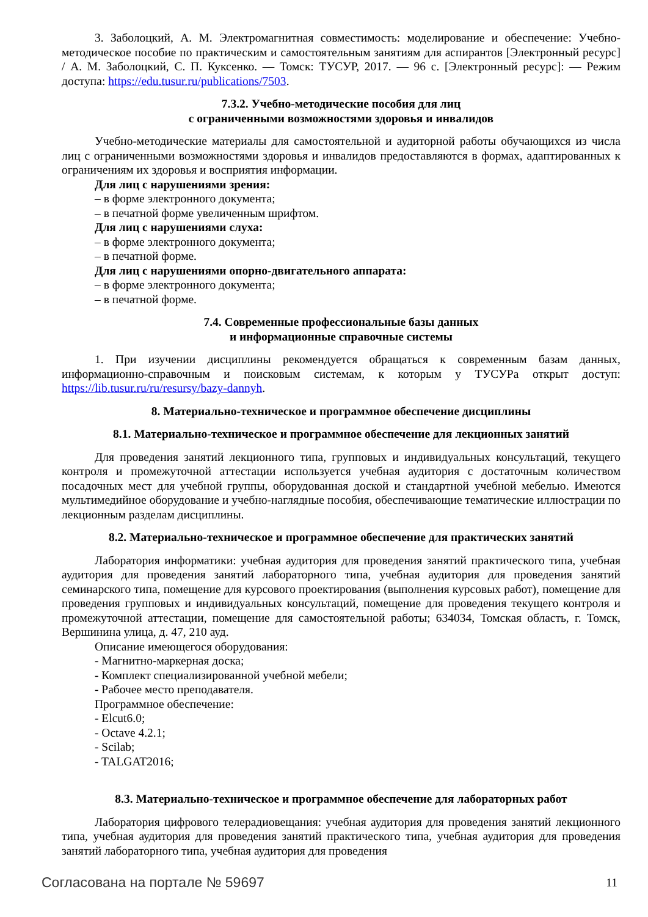3. Заболоцкий, А. М. Электромагнитная совместимость: моделирование и обеспечение: Учебно-методическое пособие по практическим и самостоятельным занятиям для аспирантов [Электронный ресурс] / А. М. Заболоцкий, С. П. Куксенко. — Томск: ТУСУР, 2017. — 96 с. [Электронный ресурс]: — Режим доступа: https://edu.tusur.ru/publications/7503.
7.3.2. Учебно-методические пособия для лиц
с ограниченными возможностями здоровья и инвалидов
Учебно-методические материалы для самостоятельной и аудиторной работы обучающихся из числа лиц с ограниченными возможностями здоровья и инвалидов предоставляются в формах, адаптированных к ограничениям их здоровья и восприятия информации.
Для лиц с нарушениями зрения:
– в форме электронного документа;
– в печатной форме увеличенным шрифтом.
Для лиц с нарушениями слуха:
– в форме электронного документа;
– в печатной форме.
Для лиц с нарушениями опорно-двигательного аппарата:
– в форме электронного документа;
– в печатной форме.
7.4. Современные профессиональные базы данных
и информационные справочные системы
1. При изучении дисциплины рекомендуется обращаться к современным базам данных, информационно-справочным и поисковым системам, к которым у ТУСУРа открыт доступ: https://lib.tusur.ru/ru/resursy/bazy-dannyh.
8. Материально-техническое и программное обеспечение дисциплины
8.1. Материально-техническое и программное обеспечение для лекционных занятий
Для проведения занятий лекционного типа, групповых и индивидуальных консультаций, текущего контроля и промежуточной аттестации используется учебная аудитория с достаточным количеством посадочных мест для учебной группы, оборудованная доской и стандартной учебной мебелью. Имеются мультимедийное оборудование и учебно-наглядные пособия, обеспечивающие тематические иллюстрации по лекционным разделам дисциплины.
8.2. Материально-техническое и программное обеспечение для практических занятий
Лаборатория информатики: учебная аудитория для проведения занятий практического типа, учебная аудитория для проведения занятий лабораторного типа, учебная аудитория для проведения занятий семинарского типа, помещение для курсового проектирования (выполнения курсовых работ), помещение для проведения групповых и индивидуальных консультаций, помещение для проведения текущего контроля и промежуточной аттестации, помещение для самостоятельной работы; 634034, Томская область, г. Томск, Вершинина улица, д. 47, 210 ауд.
Описание имеющегося оборудования:
- Магнитно-маркерная доска;
- Комплект специализированной учебной мебели;
- Рабочее место преподавателя.
Программное обеспечение:
- Elcut6.0;
- Octave 4.2.1;
- Scilab;
- TALGAT2016;
8.3. Материально-техническое и программное обеспечение для лабораторных работ
Лаборатория цифрового телерадиовещания: учебная аудитория для проведения занятий лекционного типа, учебная аудитория для проведения занятий практического типа, учебная аудитория для проведения занятий лабораторного типа, учебная аудитория для проведения
Согласована на портале № 59697 11